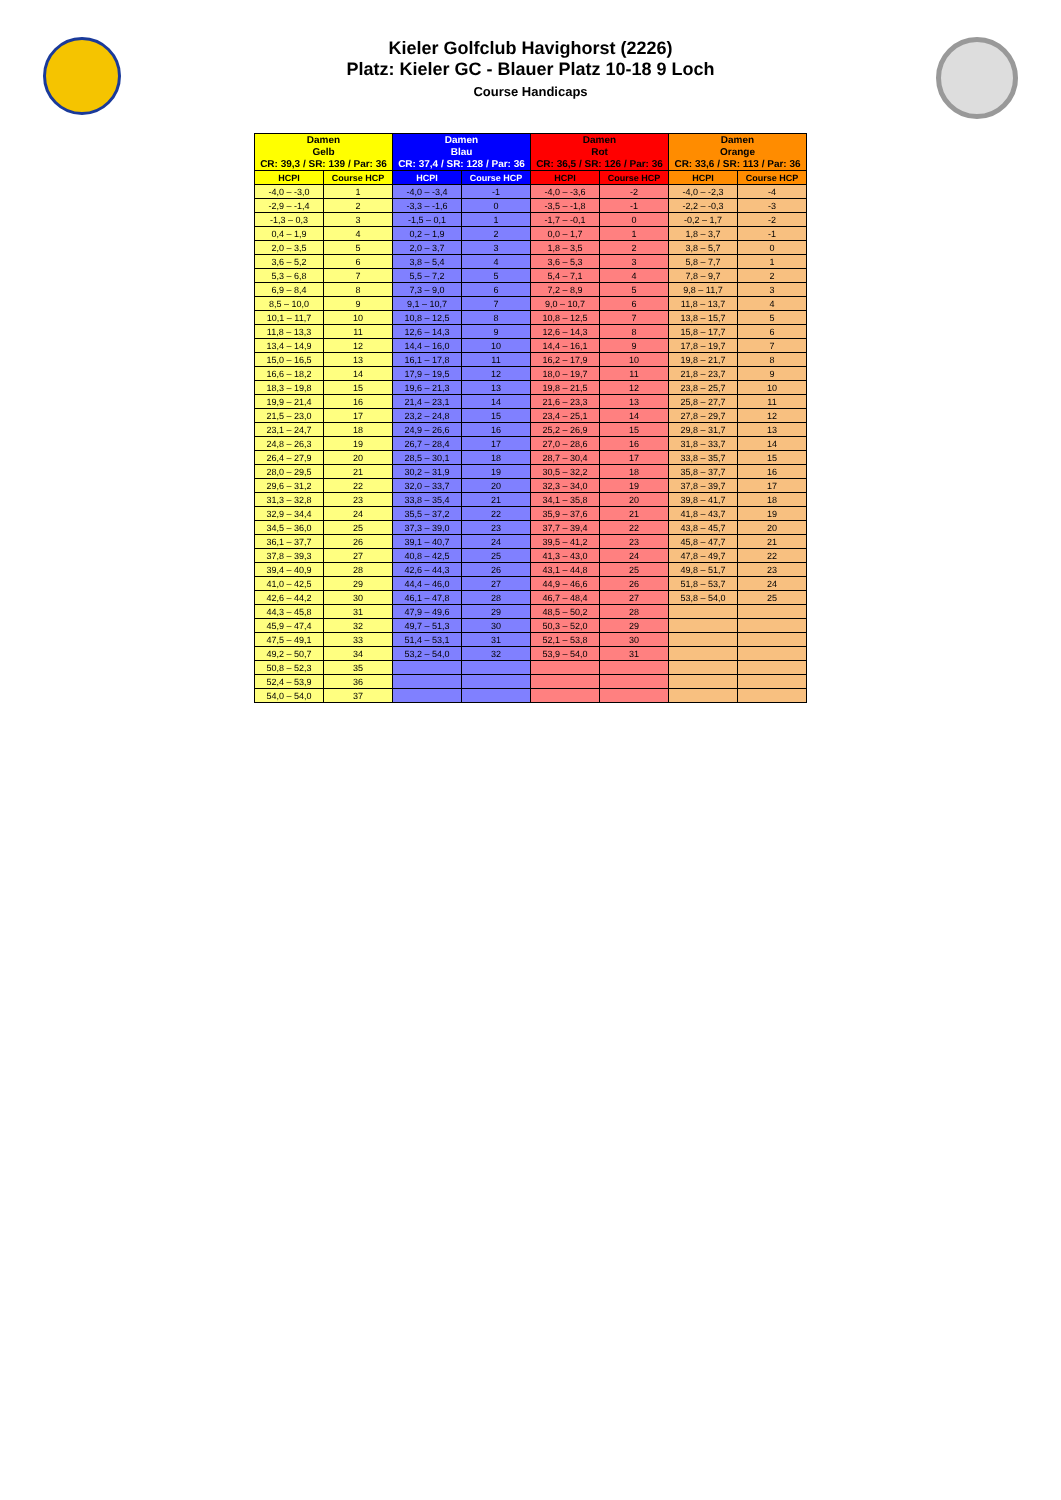Kieler Golfclub Havighorst (2226)
Platz: Kieler GC - Blauer Platz 10-18 9 Loch
Course Handicaps
| Damen Gelb CR: 39,3 / SR: 139 / Par: 36 | | Damen Blau CR: 37,4 / SR: 128 / Par: 36 | | Damen Rot CR: 36,5 / SR: 126 / Par: 36 | | Damen Orange CR: 33,6 / SR: 113 / Par: 36 | |
| --- | --- | --- | --- | --- | --- | --- | --- |
| HCPI | Course HCP | HCPI | Course HCP | HCPI | Course HCP | HCPI | Course HCP |
| -4,0 – -3,0 | 1 | -4,0 – -3,4 | -1 | -4,0 – -3,6 | -2 | -4,0 – -2,3 | -4 |
| -2,9 – -1,4 | 2 | -3,3 – -1,6 | 0 | -3,5 – -1,8 | -1 | -2,2 – -0,3 | -3 |
| -1,3 – 0,3 | 3 | -1,5 – 0,1 | 1 | -1,7 – -0,1 | 0 | -0,2 – 1,7 | -2 |
| 0,4 – 1,9 | 4 | 0,2 – 1,9 | 2 | 0,0 – 1,7 | 1 | 1,8 – 3,7 | -1 |
| 2,0 – 3,5 | 5 | 2,0 – 3,7 | 3 | 1,8 – 3,5 | 2 | 3,8 – 5,7 | 0 |
| 3,6 – 5,2 | 6 | 3,8 – 5,4 | 4 | 3,6 – 5,3 | 3 | 5,8 – 7,7 | 1 |
| 5,3 – 6,8 | 7 | 5,5 – 7,2 | 5 | 5,4 – 7,1 | 4 | 7,8 – 9,7 | 2 |
| 6,9 – 8,4 | 8 | 7,3 – 9,0 | 6 | 7,2 – 8,9 | 5 | 9,8 – 11,7 | 3 |
| 8,5 – 10,0 | 9 | 9,1 – 10,7 | 7 | 9,0 – 10,7 | 6 | 11,8 – 13,7 | 4 |
| 10,1 – 11,7 | 10 | 10,8 – 12,5 | 8 | 10,8 – 12,5 | 7 | 13,8 – 15,7 | 5 |
| 11,8 – 13,3 | 11 | 12,6 – 14,3 | 9 | 12,6 – 14,3 | 8 | 15,8 – 17,7 | 6 |
| 13,4 – 14,9 | 12 | 14,4 – 16,0 | 10 | 14,4 – 16,1 | 9 | 17,8 – 19,7 | 7 |
| 15,0 – 16,5 | 13 | 16,1 – 17,8 | 11 | 16,2 – 17,9 | 10 | 19,8 – 21,7 | 8 |
| 16,6 – 18,2 | 14 | 17,9 – 19,5 | 12 | 18,0 – 19,7 | 11 | 21,8 – 23,7 | 9 |
| 18,3 – 19,8 | 15 | 19,6 – 21,3 | 13 | 19,8 – 21,5 | 12 | 23,8 – 25,7 | 10 |
| 19,9 – 21,4 | 16 | 21,4 – 23,1 | 14 | 21,6 – 23,3 | 13 | 25,8 – 27,7 | 11 |
| 21,5 – 23,0 | 17 | 23,2 – 24,8 | 15 | 23,4 – 25,1 | 14 | 27,8 – 29,7 | 12 |
| 23,1 – 24,7 | 18 | 24,9 – 26,6 | 16 | 25,2 – 26,9 | 15 | 29,8 – 31,7 | 13 |
| 24,8 – 26,3 | 19 | 26,7 – 28,4 | 17 | 27,0 – 28,6 | 16 | 31,8 – 33,7 | 14 |
| 26,4 – 27,9 | 20 | 28,5 – 30,1 | 18 | 28,7 – 30,4 | 17 | 33,8 – 35,7 | 15 |
| 28,0 – 29,5 | 21 | 30,2 – 31,9 | 19 | 30,5 – 32,2 | 18 | 35,8 – 37,7 | 16 |
| 29,6 – 31,2 | 22 | 32,0 – 33,7 | 20 | 32,3 – 34,0 | 19 | 37,8 – 39,7 | 17 |
| 31,3 – 32,8 | 23 | 33,8 – 35,4 | 21 | 34,1 – 35,8 | 20 | 39,8 – 41,7 | 18 |
| 32,9 – 34,4 | 24 | 35,5 – 37,2 | 22 | 35,9 – 37,6 | 21 | 41,8 – 43,7 | 19 |
| 34,5 – 36,0 | 25 | 37,3 – 39,0 | 23 | 37,7 – 39,4 | 22 | 43,8 – 45,7 | 20 |
| 36,1 – 37,7 | 26 | 39,1 – 40,7 | 24 | 39,5 – 41,2 | 23 | 45,8 – 47,7 | 21 |
| 37,8 – 39,3 | 27 | 40,8 – 42,5 | 25 | 41,3 – 43,0 | 24 | 47,8 – 49,7 | 22 |
| 39,4 – 40,9 | 28 | 42,6 – 44,3 | 26 | 43,1 – 44,8 | 25 | 49,8 – 51,7 | 23 |
| 41,0 – 42,5 | 29 | 44,4 – 46,0 | 27 | 44,9 – 46,6 | 26 | 51,8 – 53,7 | 24 |
| 42,6 – 44,2 | 30 | 46,1 – 47,8 | 28 | 46,7 – 48,4 | 27 | 53,8 – 54,0 | 25 |
| 44,3 – 45,8 | 31 | 47,9 – 49,6 | 29 | 48,5 – 50,2 | 28 | | |
| 45,9 – 47,4 | 32 | 49,7 – 51,3 | 30 | 50,3 – 52,0 | 29 | | |
| 47,5 – 49,1 | 33 | 51,4 – 53,1 | 31 | 52,1 – 53,8 | 30 | | |
| 49,2 – 50,7 | 34 | 53,2 – 54,0 | 32 | 53,9 – 54,0 | 31 | | |
| 50,8 – 52,3 | 35 | | | | | | |
| 52,4 – 53,9 | 36 | | | | | | |
| 54,0 – 54,0 | 37 | | | | | | |